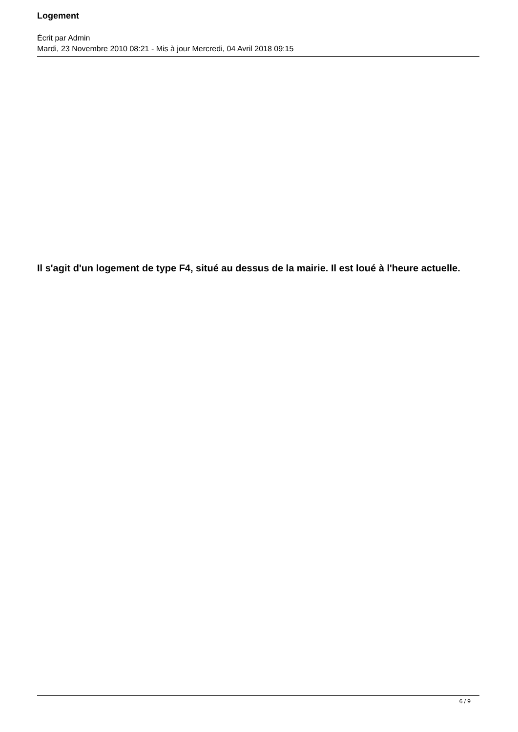Logement
Écrit par Admin
Mardi, 23 Novembre 2010 08:21 - Mis à jour Mercredi, 04 Avril 2018 09:15
Il s'agit d'un logement de type F4, situé au dessus de la mairie. Il est loué à l'heure actuelle.
6 / 9